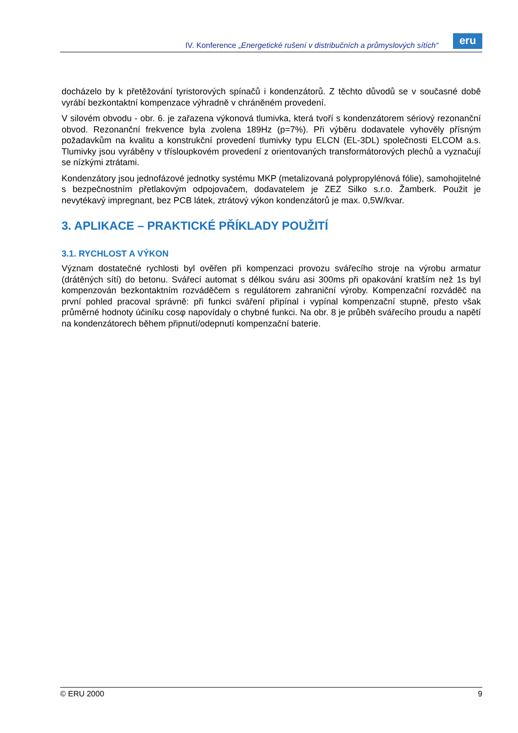IV. Konference „Energetické rušení v distribučních a průmyslových sítích“
eru
docházelo by k přetěžování tyristorových spínačů i kondenzátorů. Z těchto důvodů se v současné době vyrábí bezkontaktní kompenzace výhradně v chráněném provedení.
V silovém obvodu - obr. 6. je zařazena výkonová tlumivka, která tvoří s kondenzátorem sériový rezonanční obvod. Rezonanční frekvence byla zvolena 189Hz (p=7%). Při výběru dodavatele vyhověly přísným požadavkům na kvalitu a konstrukční provedení tlumivky typu ELCN (EL-3DL) společnosti ELCOM a.s. Tlumivky jsou vyráběny v třísloupkovém provedení z orientovaných transformátorových plechů a vyznačují se nízkými ztrátami.
Kondenzátory jsou jednofázové jednotky systému MKP (metalizovaná polypropylénová fólie), samohojitelné s bezpečnostním přetlakovým odpojovačem, dodavatelem je ZEZ Silko s.r.o. Žamberk. Použit je nevytékavý impregnant, bez PCB látek, ztrátový výkon kondenzátorů je max. 0,5W/kvar.
3. APLIKACE – PRAKTICKÉ PŘÍKLADY POUŽITÍ
3.1. RYCHLOST A VÝKON
Význam dostatečné rychlosti byl ověřen při kompenzaci provozu svářecího stroje na výrobu armatur (drátěných sítí) do betonu. Svářecí automat s délkou sváru asi 300ms při opakování kratším než 1s byl kompenzován bezkontaktním rozváděčem s regulátorem zahraniční výroby. Kompenzační rozváděč na první pohled pracoval správně: při funkci sváření připínal i vypínal kompenzační stupně, přesto však průměrné hodnoty účiníku cosφ napovídaly o chybné funkci. Na obr. 8 je průběh svářecího proudu a napětí na kondenzátorech během připnutí/odepnutí kompenzační baterie.
© ERU 2000 9